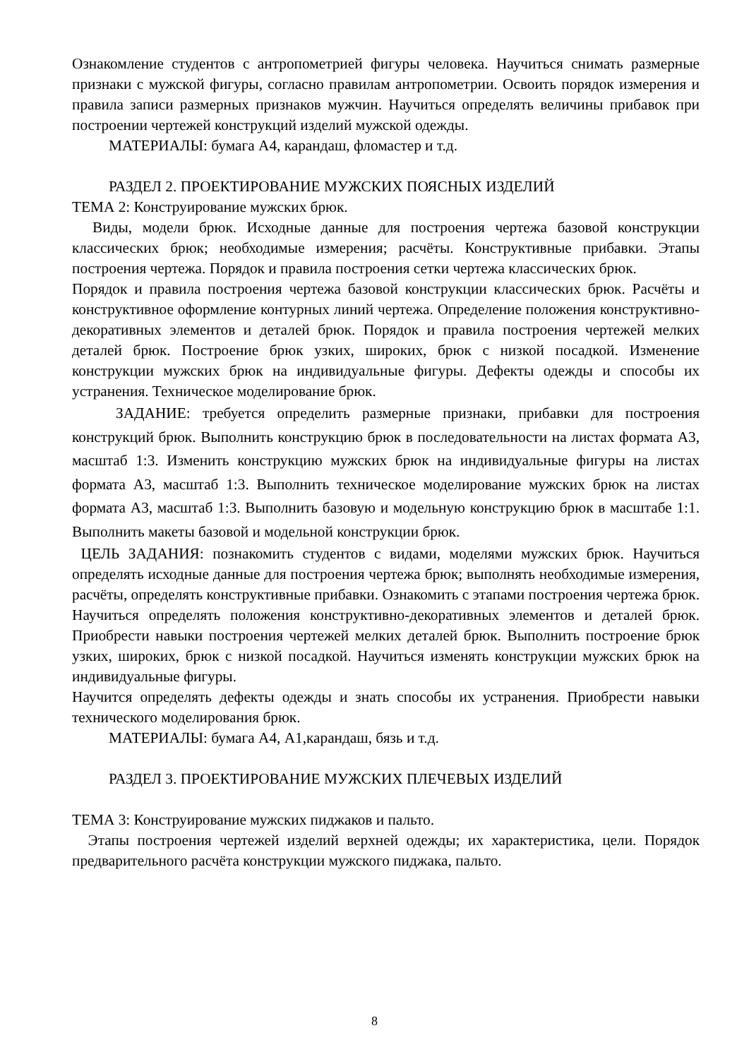Ознакомление студентов с антропометрией фигуры человека. Научиться снимать размерные признаки с мужской фигуры, согласно правилам антропометрии. Освоить порядок измерения и правила записи размерных признаков мужчин. Научиться определять величины прибавок при построении чертежей конструкций изделий мужской одежды.
МАТЕРИАЛЫ: бумага А4, карандаш, фломастер и т.д.
РАЗДЕЛ 2. ПРОЕКТИРОВАНИЕ МУЖСКИХ ПОЯСНЫХ ИЗДЕЛИЙ
ТЕМА 2: Конструирование мужских брюк.
Виды, модели брюк. Исходные данные для построения чертежа базовой конструкции классических брюк; необходимые измерения; расчёты. Конструктивные прибавки. Этапы построения чертежа. Порядок и правила построения сетки чертежа классических брюк.
Порядок и правила построения чертежа базовой конструкции классических брюк. Расчёты и конструктивное оформление контурных линий чертежа. Определение положения конструктивно-декоративных элементов и деталей брюк. Порядок и правила построения чертежей мелких деталей брюк. Построение брюк узких, широких, брюк с низкой посадкой. Изменение конструкции мужских брюк на индивидуальные фигуры. Дефекты одежды и способы их устранения. Техническое моделирование брюк.
ЗАДАНИЕ: требуется определить размерные признаки, прибавки для построения конструкций брюк. Выполнить конструкцию брюк в последовательности на листах формата А3, масштаб 1:3. Изменить конструкцию мужских брюк на индивидуальные фигуры на листах формата А3, масштаб 1:3. Выполнить техническое моделирование мужских брюк на листах формата А3, масштаб 1:3. Выполнить базовую и модельную конструкцию брюк в масштабе 1:1. Выполнить макеты базовой и модельной конструкции брюк.
ЦЕЛЬ ЗАДАНИЯ: познакомить студентов с видами, моделями мужских брюк. Научиться определять исходные данные для построения чертежа брюк; выполнять необходимые измерения, расчёты, определять конструктивные прибавки. Ознакомить с этапами построения чертежа брюк. Научиться определять положения конструктивно-декоративных элементов и деталей брюк. Приобрести навыки построения чертежей мелких деталей брюк. Выполнить построение брюк узких, широких, брюк с низкой посадкой. Научиться изменять конструкции мужских брюк на индивидуальные фигуры.
Научится определять дефекты одежды и знать способы их устранения. Приобрести навыки технического моделирования брюк.
МАТЕРИАЛЫ: бумага А4, А1,карандаш, бязь и т.д.
РАЗДЕЛ 3. ПРОЕКТИРОВАНИЕ МУЖСКИХ ПЛЕЧЕВЫХ ИЗДЕЛИЙ
ТЕМА 3: Конструирование мужских пиджаков и пальто.
Этапы построения чертежей изделий верхней одежды; их характеристика, цели. Порядок предварительного расчёта конструкции мужского пиджака, пальто.
8